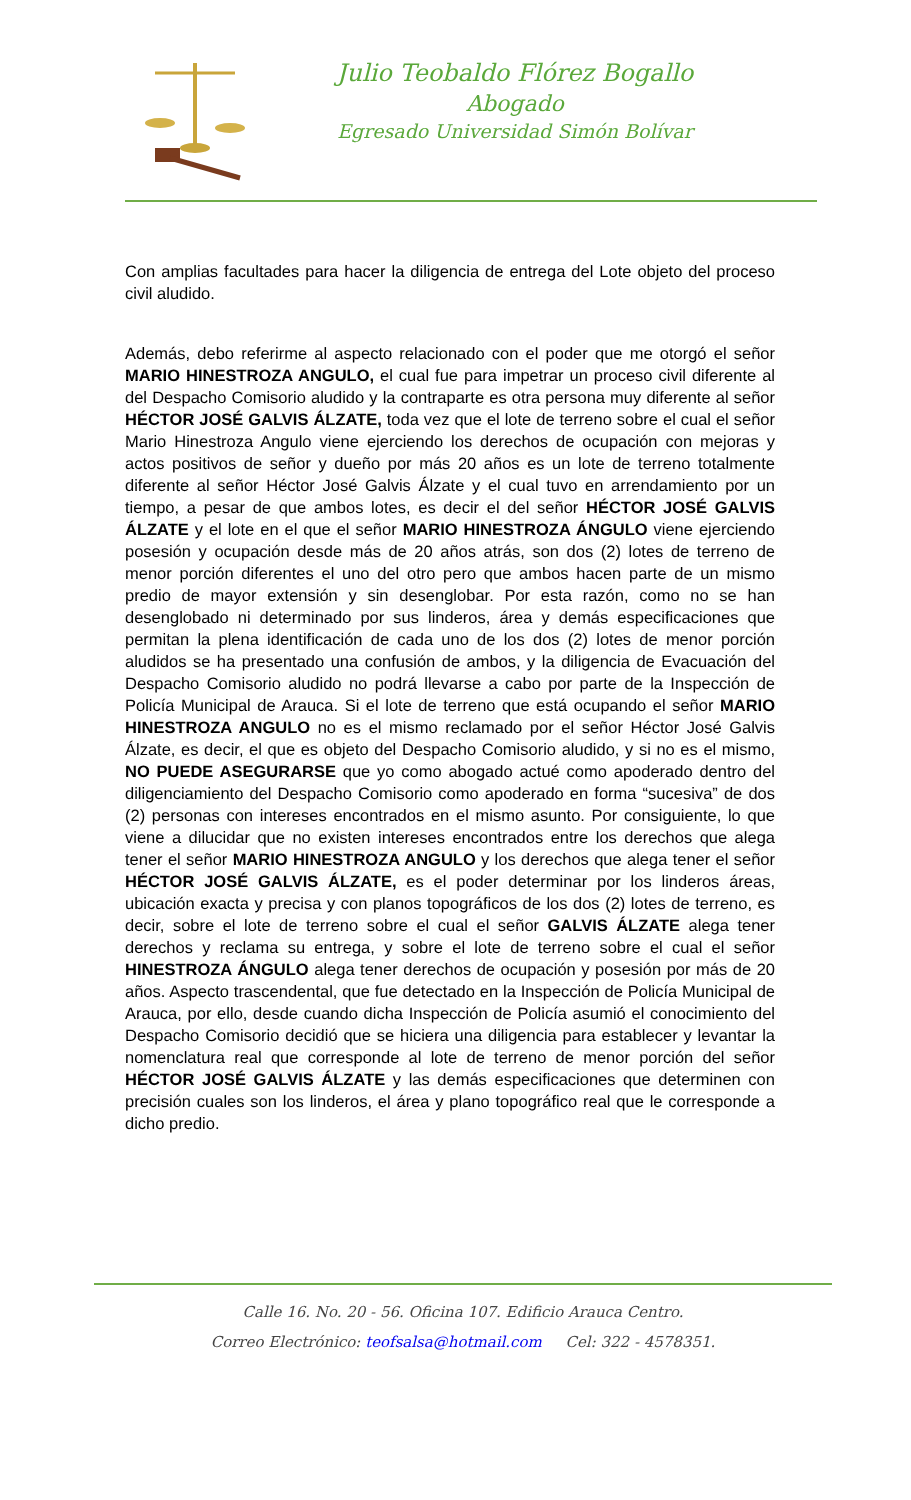Julio Teobaldo Flórez Bogallo
Abogado
Egresado Universidad Simón Bolívar
Con amplias facultades para hacer la diligencia de entrega del Lote objeto del proceso civil aludido.
Además, debo referirme al aspecto relacionado con el poder que me otorgó el señor MARIO HINESTROZA ANGULO, el cual fue para impetrar un proceso civil diferente al del Despacho Comisorio aludido y la contraparte es otra persona muy diferente al señor HÉCTOR JOSÉ GALVIS ÁLZATE, toda vez que el lote de terreno sobre el cual el señor Mario Hinestroza Angulo viene ejerciendo los derechos de ocupación con mejoras y actos positivos de señor y dueño por más 20 años es un lote de terreno totalmente diferente al señor Héctor José Galvis Álzate y el cual tuvo en arrendamiento por un tiempo, a pesar de que ambos lotes, es decir el del señor HÉCTOR JOSÉ GALVIS ÁLZATE y el lote en el que el señor MARIO HINESTROZA ÁNGULO viene ejerciendo posesión y ocupación desde más de 20 años atrás, son dos (2) lotes de terreno de menor porción diferentes el uno del otro pero que ambos hacen parte de un mismo predio de mayor extensión y sin desenglobar. Por esta razón, como no se han desenglobado ni determinado por sus linderos, área y demás especificaciones que permitan la plena identificación de cada uno de los dos (2) lotes de menor porción aludidos se ha presentado una confusión de ambos, y la diligencia de Evacuación del Despacho Comisorio aludido no podrá llevarse a cabo por parte de la Inspección de Policía Municipal de Arauca. Si el lote de terreno que está ocupando el señor MARIO HINESTROZA ANGULO no es el mismo reclamado por el señor Héctor José Galvis Álzate, es decir, el que es objeto del Despacho Comisorio aludido, y si no es el mismo, NO PUEDE ASEGURARSE que yo como abogado actué como apoderado dentro del diligenciamiento del Despacho Comisorio como apoderado en forma “sucesiva” de dos (2) personas con intereses encontrados en el mismo asunto. Por consiguiente, lo que viene a dilucidar que no existen intereses encontrados entre los derechos que alega tener el señor MARIO HINESTROZA ANGULO y los derechos que alega tener el señor HÉCTOR JOSÉ GALVIS ÁLZATE, es el poder determinar por los linderos áreas, ubicación exacta y precisa y con planos topográficos de los dos (2) lotes de terreno, es decir, sobre el lote de terreno sobre el cual el señor GALVIS ÁLZATE alega tener derechos y reclama su entrega, y sobre el lote de terreno sobre el cual el señor HINESTROZA ÁNGULO alega tener derechos de ocupación y posesión por más de 20 años. Aspecto trascendental, que fue detectado en la Inspección de Policía Municipal de Arauca, por ello, desde cuando dicha Inspección de Policía asumió el conocimiento del Despacho Comisorio decidió que se hiciera una diligencia para establecer y levantar la nomenclatura real que corresponde al lote de terreno de menor porción del señor HÉCTOR JOSÉ GALVIS ÁLZATE y las demás especificaciones que determinen con precisión cuales son los linderos, el área y plano topográfico real que le corresponde a dicho predio.
Calle 16. No. 20 - 56. Oficina 107. Edificio Arauca Centro.
Correo Electrónico: teofsalsa@hotmail.com Cel: 322 - 4578351.